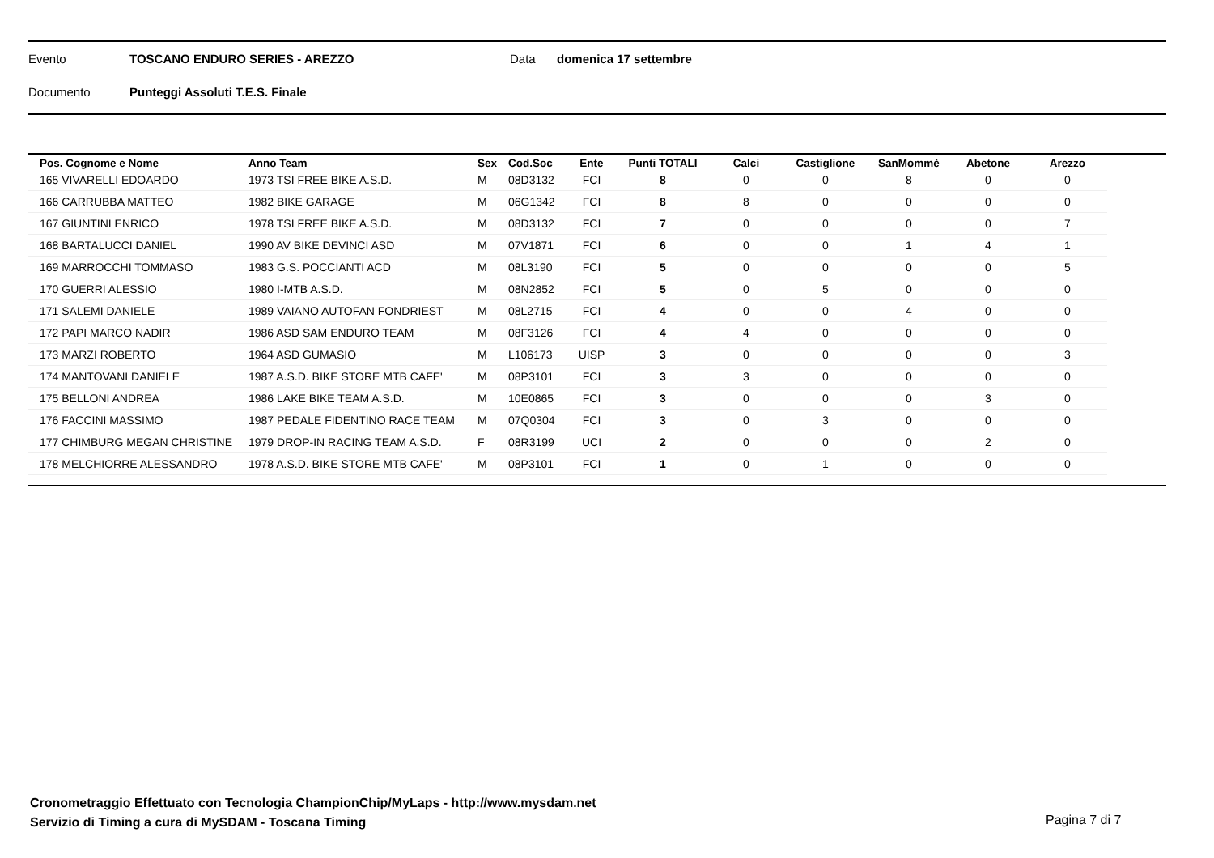Evento TOSCANO ENDURO SERIES - AREZZO Data domenica 17 settembre
Documento Punteggi Assoluti T.E.S. Finale
| Pos. Cognome e Nome | Anno Team | Sex | Cod.Soc | Ente | Punti TOTALI | Calci | Castiglione | SanMommè | Abetone | Arezzo |
| --- | --- | --- | --- | --- | --- | --- | --- | --- | --- | --- |
| 165 VIVARELLI EDOARDO | 1973 TSI FREE BIKE A.S.D. | M | 08D3132 | FCI | 8 | 0 | 0 | 8 | 0 | 0 |
| 166 CARRUBBA MATTEO | 1982 BIKE GARAGE | M | 06G1342 | FCI | 8 | 8 | 0 | 0 | 0 | 0 |
| 167 GIUNTINI ENRICO | 1978 TSI FREE BIKE A.S.D. | M | 08D3132 | FCI | 7 | 0 | 0 | 0 | 0 | 7 |
| 168 BARTALUCCI DANIEL | 1990 AV BIKE DEVINCI ASD | M | 07V1871 | FCI | 6 | 0 | 0 | 1 | 4 | 1 |
| 169 MARROCCHI TOMMASO | 1983 G.S. POCCIANTI ACD | M | 08L3190 | FCI | 5 | 0 | 0 | 0 | 0 | 5 |
| 170 GUERRI ALESSIO | 1980 I-MTB A.S.D. | M | 08N2852 | FCI | 5 | 0 | 5 | 0 | 0 | 0 |
| 171 SALEMI DANIELE | 1989 VAIANO AUTOFAN FONDRIEST | M | 08L2715 | FCI | 4 | 0 | 0 | 4 | 0 | 0 |
| 172 PAPI MARCO NADIR | 1986 ASD SAM ENDURO TEAM | M | 08F3126 | FCI | 4 | 4 | 0 | 0 | 0 | 0 |
| 173 MARZI ROBERTO | 1964 ASD GUMASIO | M | L106173 | UISP | 3 | 0 | 0 | 0 | 0 | 3 |
| 174 MANTOVANI DANIELE | 1987 A.S.D. BIKE STORE MTB CAFE' | M | 08P3101 | FCI | 3 | 3 | 0 | 0 | 0 | 0 |
| 175 BELLONI ANDREA | 1986 LAKE BIKE TEAM A.S.D. | M | 10E0865 | FCI | 3 | 0 | 0 | 0 | 3 | 0 |
| 176 FACCINI MASSIMO | 1987 PEDALE FIDENTINO RACE TEAM | M | 07Q0304 | FCI | 3 | 0 | 3 | 0 | 0 | 0 |
| 177 CHIMBURG MEGAN CHRISTINE | 1979 DROP-IN RACING TEAM A.S.D. | F | 08R3199 | UCI | 2 | 0 | 0 | 0 | 2 | 0 |
| 178 MELCHIORRE ALESSANDRO | 1978 A.S.D. BIKE STORE MTB CAFE' | M | 08P3101 | FCI | 1 | 0 | 1 | 0 | 0 | 0 |
Cronometraggio Effettuato con Tecnologia ChampionChip/MyLaps - http://www.mysdam.net
Servizio di Timing a cura di MySDAM - Toscana Timing
Pagina 7 di 7